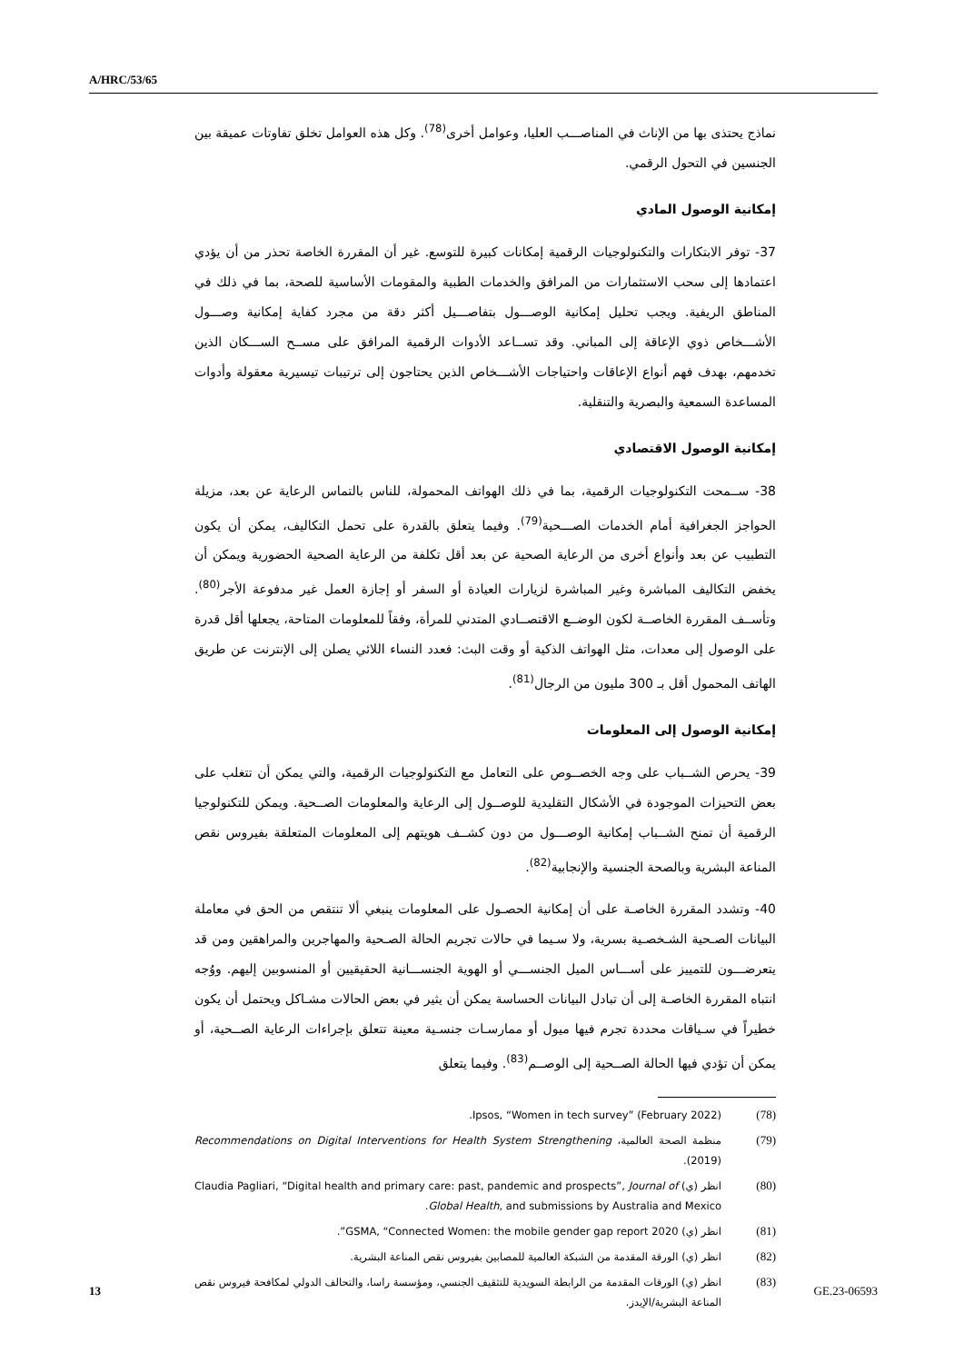A/HRC/53/65
نماذج يحتذى بها من الإناث في المناصـــب العليا، وعوامل أخرى<sup>(78)</sup>. وكل هذه العوامل تخلق تفاوتات عميقة بين الجنسين في التحول الرقمي.
إمكانية الوصول المادي
37- توفر الابتكارات والتكنولوجيات الرقمية إمكانات كبيرة للتوسع. غير أن المقررة الخاصة تحذر من أن يؤدي اعتمادها إلى سحب الاستثمارات من المرافق والخدمات الطبية والمقومات الأساسية للصحة، بما في ذلك في المناطق الريفية. ويجب تحليل إمكانية الوصـــول بتفاصـــيل أكثر دقة من مجرد كفاية إمكانية وصـــول الأشـــخاص ذوي الإعاقة إلى المباني. وقد تســاعد الأدوات الرقمية المرافق على مســح الســـكان الذين تخدمهم، بهدف فهم أنواع الإعاقات واحتياجات الأشـــخاص الذين يحتاجون إلى ترتيبات تيسيرية معقولة وأدوات المساعدة السمعية والبصرية والتنقلية.
إمكانية الوصول الاقتصادي
38- ســمحت التكنولوجيات الرقمية، بما في ذلك الهواتف المحمولة، للناس بالتماس الرعاية عن بعد، مزيلة الحواجز الجغرافية أمام الخدمات الصـــحية<sup>(79)</sup>. وفيما يتعلق بالقدرة على تحمل التكاليف، يمكن أن يكون التطبيب عن بعد وأنواع أخرى من الرعاية الصحية عن بعد أقل تكلفة من الرعاية الصحية الحضورية ويمكن أن يخفض التكاليف المباشرة وغير المباشرة لزيارات العيادة أو السفر أو إجازة العمل غير مدفوعة الأجر<sup>(80)</sup>. وتأســف المقررة الخاصــة لكون الوضــع الاقتصــادي المتدني للمرأة، وفقاً للمعلومات المتاحة، يجعلها أقل قدرة على الوصول إلى معدات، مثل الهواتف الذكية أو وقت البث: فعدد النساء اللائي يصلن إلى الإنترنت عن طريق الهاتف المحمول أقل بـ 300 مليون من الرجال<sup>(81)</sup>.
إمكانية الوصول إلى المعلومات
39- يحرص الشــباب على وجه الخصــوص على التعامل مع التكنولوجيات الرقمية، والتي يمكن أن تتغلب على بعض التحيزات الموجودة في الأشكال التقليدية للوصــول إلى الرعاية والمعلومات الصــحية. ويمكن للتكنولوجيا الرقمية أن تمنح الشــباب إمكانية الوصـــول من دون كشــف هويتهم إلى المعلومات المتعلقة بفيروس نقص المناعة البشرية وبالصحة الجنسية والإنجابية<sup>(82)</sup>.
40- وتشدد المقررة الخاصـة على أن إمكانية الحصـول على المعلومات ينبغي ألا تنتقص من الحق في معاملة البيانات الصـحية الشـخصـية بسرية، ولا سـيما في حالات تجريم الحالة الصـحية والمهاجرين والمراهقين ومن قد يتعرضـــون للتمييز على أســـاس الميل الجنســـي أو الهوية الجنســـانية الحقيقيين أو المنسوبين إليهم. ووُجه انتباه المقررة الخاصـة إلى أن تبادل البيانات الحساسة يمكن أن يثير في بعض الحالات مشـاكل ويحتمل أن يكون خطيراً في سـياقات محددة تجرم فيها ميول أو ممارسـات جنسـية معينة تتعلق بإجراءات الرعاية الصــحية، أو يمكن أن تؤدي فيها الحالة الصــحية إلى الوصــم<sup>(83)</sup>. وفيما يتعلق
(78) Ipsos, “Women in tech survey” (February 2022).
(79) منظمة الصحة العالمية، Recommendations on Digital Interventions for Health System Strengthening (2019).
(80) انظر (ي) Claudia Pagliari, “Digital health and primary care: past, pandemic and prospects”, Journal of Global Health, and submissions by Australia and Mexico.
(81) انظر (ي) GSMA, “Connected Women: the mobile gender gap report 2020”.
(82) انظر (ي) الورقة المقدمة من الشبكة العالمية للمصابين بفيروس نقص المناعة البشرية.
(83) انظر (ي) الورقات المقدمة من الرابطة السويدية للتثقيف الجنسي، ومؤسسة راسا، والتحالف الدولي لمكافحة فيروس نقص المناعة البشرية/الإيدز.
13 GE.23-06593